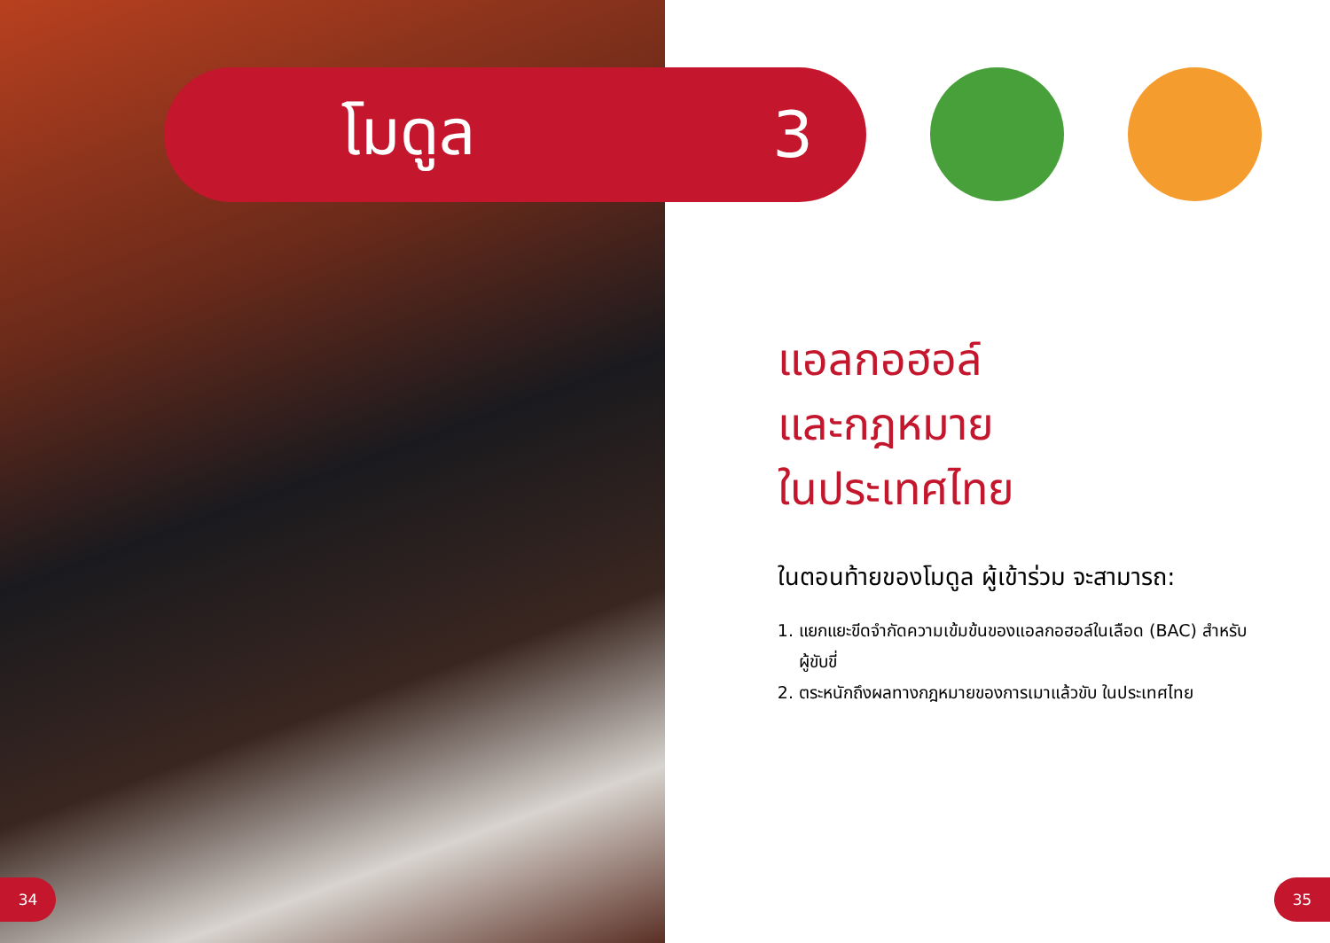โมดูล 3
แอลกอฮอล์
และกฎหมาย
ในประเทศไทย
ในตอนท้ายของโมดูล ผู้เข้าร่วม จะสามารถ:
1. แยกแยะขีดจำกัดความเข้มข้นของแอลกอฮอล์ในเลือด (BAC) สำหรับผู้ขับขี่
2. ตระหนักถึงผลทางกฎหมายของการเมาแล้วขับ ในประเทศไทย
34 35